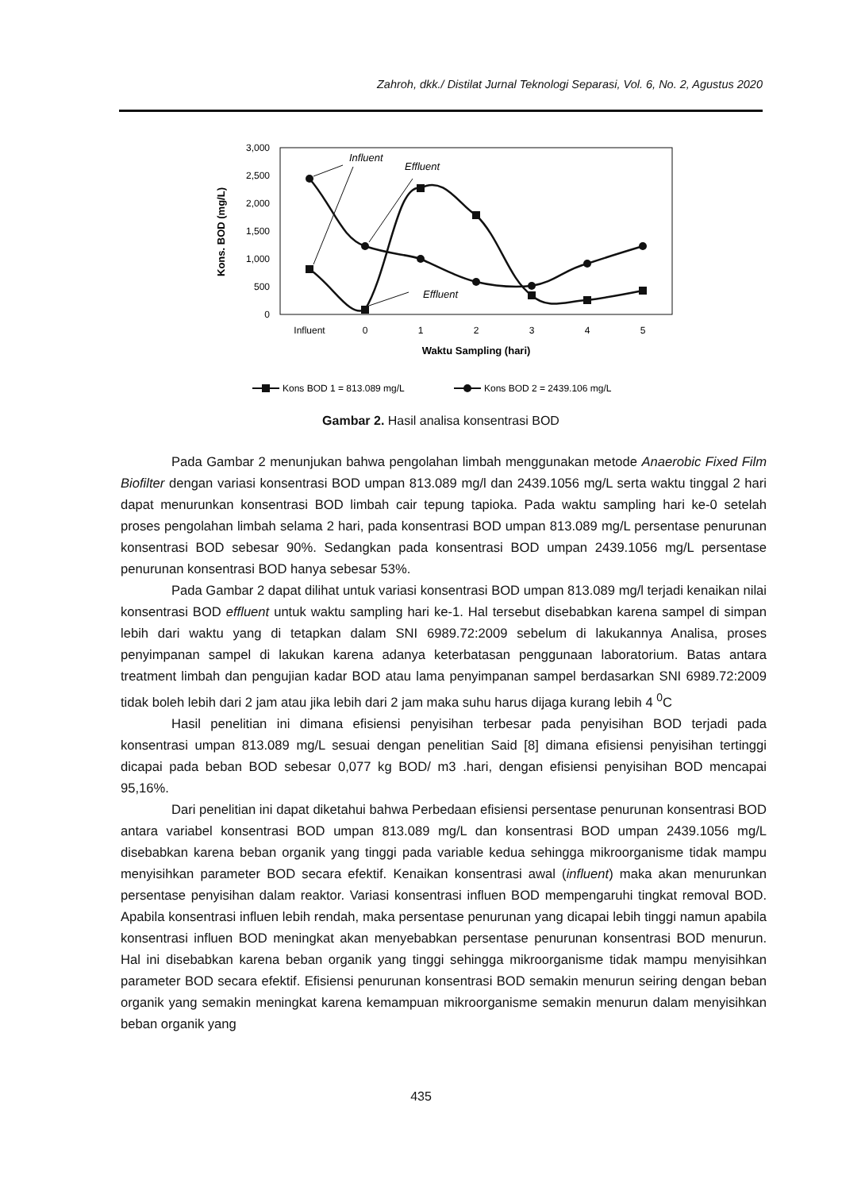Zahroh, dkk./ Distilat Jurnal Teknologi Separasi, Vol. 6, No. 2, Agustus 2020
3,000
2,500
2,000
1,500
1,000
500
0
Kons. BOD (mg/L)
Influent
0
1
2
3
4
5
Waktu Sampling (hari)
Influent
Effluent
Effluent
Kons BOD 1 = 813.089 mg/L
Kons BOD 2 = 2439.106 mg/L
Gambar 2. Hasil analisa konsentrasi BOD
Pada Gambar 2 menunjukan bahwa pengolahan limbah menggunakan metode Anaerobic Fixed Film Biofilter dengan variasi konsentrasi BOD umpan 813.089 mg/l dan 2439.1056 mg/L serta waktu tinggal 2 hari dapat menurunkan konsentrasi BOD limbah cair tepung tapioka. Pada waktu sampling hari ke-0 setelah proses pengolahan limbah selama 2 hari, pada konsentrasi BOD umpan 813.089 mg/L persentase penurunan konsentrasi BOD sebesar 90%. Sedangkan pada konsentrasi BOD umpan 2439.1056 mg/L persentase penurunan konsentrasi BOD hanya sebesar 53%.
Pada Gambar 2 dapat dilihat untuk variasi konsentrasi BOD umpan 813.089 mg/l terjadi kenaikan nilai konsentrasi BOD effluent untuk waktu sampling hari ke-1. Hal tersebut disebabkan karena sampel di simpan lebih dari waktu yang di tetapkan dalam SNI 6989.72:2009 sebelum di lakukannya Analisa, proses penyimpanan sampel di lakukan karena adanya keterbatasan penggunaan laboratorium. Batas antara treatment limbah dan pengujian kadar BOD atau lama penyimpanan sampel berdasarkan SNI 6989.72:2009 tidak boleh lebih dari 2 jam atau jika lebih dari 2 jam maka suhu harus dijaga kurang lebih 4 <sup>0</sup>C
Hasil penelitian ini dimana efisiensi penyisihan terbesar pada penyisihan BOD terjadi pada konsentrasi umpan 813.089 mg/L sesuai dengan penelitian Said [8] dimana efisiensi penyisihan tertinggi dicapai pada beban BOD sebesar 0,077 kg BOD/ m3 .hari, dengan efisiensi penyisihan BOD mencapai 95,16%.
Dari penelitian ini dapat diketahui bahwa Perbedaan efisiensi persentase penurunan konsentrasi BOD antara variabel konsentrasi BOD umpan 813.089 mg/L dan konsentrasi BOD umpan 2439.1056 mg/L disebabkan karena beban organik yang tinggi pada variable kedua sehingga mikroorganisme tidak mampu menyisihkan parameter BOD secara efektif. Kenaikan konsentrasi awal (influent) maka akan menurunkan persentase penyisihan dalam reaktor. Variasi konsentrasi influen BOD mempengaruhi tingkat removal BOD. Apabila konsentrasi influen lebih rendah, maka persentase penurunan yang dicapai lebih tinggi namun apabila konsentrasi influen BOD meningkat akan menyebabkan persentase penurunan konsentrasi BOD menurun. Hal ini disebabkan karena beban organik yang tinggi sehingga mikroorganisme tidak mampu menyisihkan parameter BOD secara efektif. Efisiensi penurunan konsentrasi BOD semakin menurun seiring dengan beban organik yang semakin meningkat karena kemampuan mikroorganisme semakin menurun dalam menyisihkan beban organik yang
435